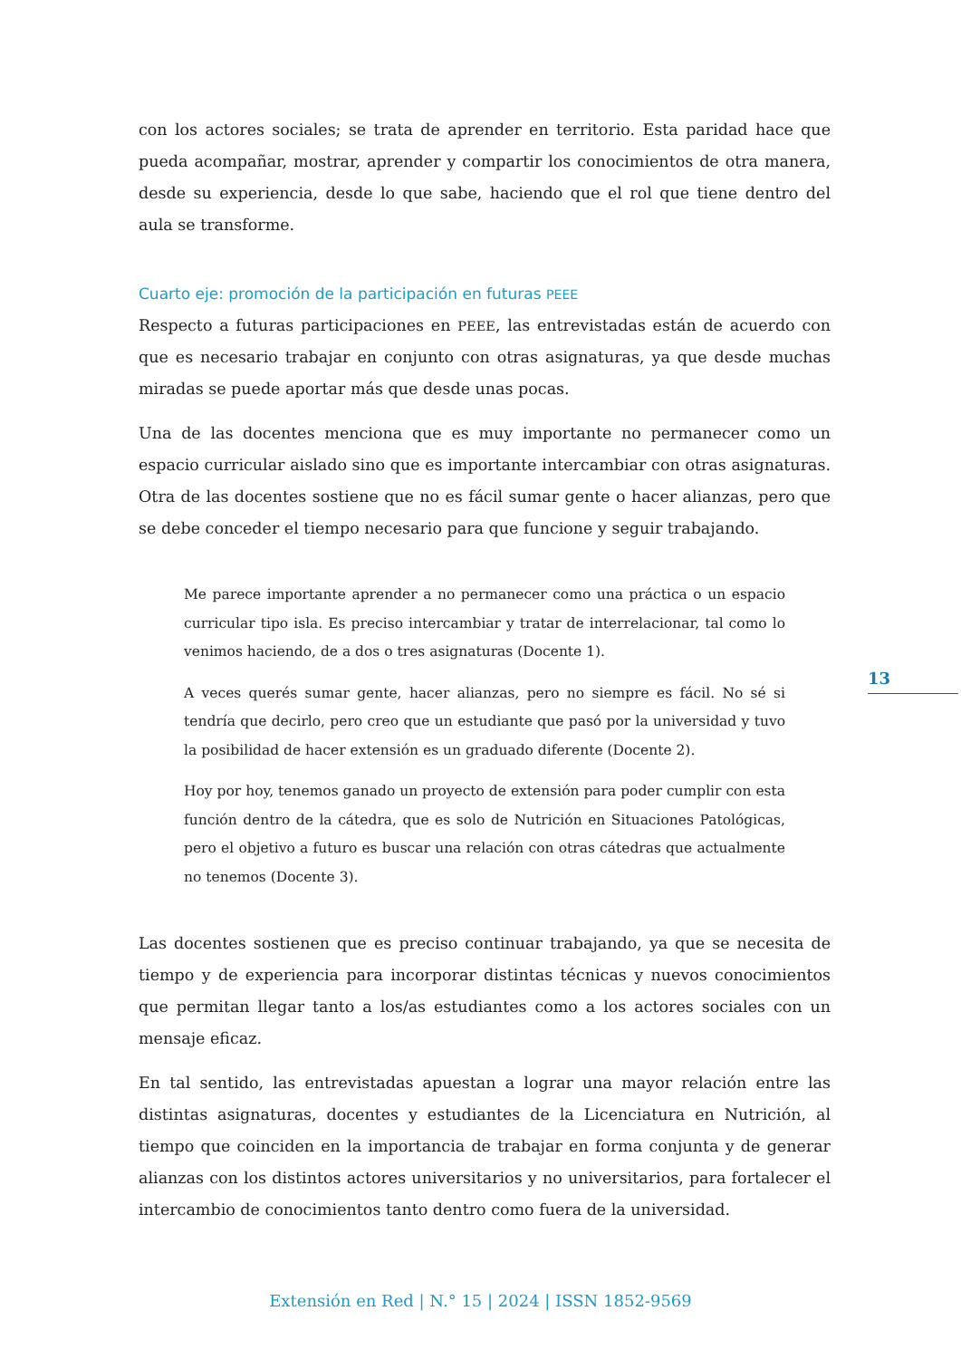con los actores sociales; se trata de aprender en territorio. Esta paridad hace que pueda acompañar, mostrar, aprender y compartir los conocimientos de otra manera, desde su experiencia, desde lo que sabe, haciendo que el rol que tiene dentro del aula se transforme.
Cuarto eje: promoción de la participación en futuras PEEE
Respecto a futuras participaciones en PEEE, las entrevistadas están de acuerdo con que es necesario trabajar en conjunto con otras asignaturas, ya que desde muchas miradas se puede aportar más que desde unas pocas.
Una de las docentes menciona que es muy importante no permanecer como un espacio curricular aislado sino que es importante intercambiar con otras asignaturas. Otra de las docentes sostiene que no es fácil sumar gente o hacer alianzas, pero que se debe conceder el tiempo necesario para que funcione y seguir trabajando.
Me parece importante aprender a no permanecer como una práctica o un espacio curricular tipo isla. Es preciso intercambiar y tratar de interrelacionar, tal como lo venimos haciendo, de a dos o tres asignaturas (Docente 1).
A veces querés sumar gente, hacer alianzas, pero no siempre es fácil. No sé si tendría que decirlo, pero creo que un estudiante que pasó por la universidad y tuvo la posibilidad de hacer extensión es un graduado diferente (Docente 2).
Hoy por hoy, tenemos ganado un proyecto de extensión para poder cumplir con esta función dentro de la cátedra, que es solo de Nutrición en Situaciones Patológicas, pero el objetivo a futuro es buscar una relación con otras cátedras que actualmente no tenemos (Docente 3).
Las docentes sostienen que es preciso continuar trabajando, ya que se necesita de tiempo y de experiencia para incorporar distintas técnicas y nuevos conocimientos que permitan llegar tanto a los/as estudiantes como a los actores sociales con un mensaje eficaz.
En tal sentido, las entrevistadas apuestan a lograr una mayor relación entre las distintas asignaturas, docentes y estudiantes de la Licenciatura en Nutrición, al tiempo que coinciden en la importancia de trabajar en forma conjunta y de generar alianzas con los distintos actores universitarios y no universitarios, para fortalecer el intercambio de conocimientos tanto dentro como fuera de la universidad.
13
Extensión en Red | N.° 15 | 2024 | ISSN 1852-9569